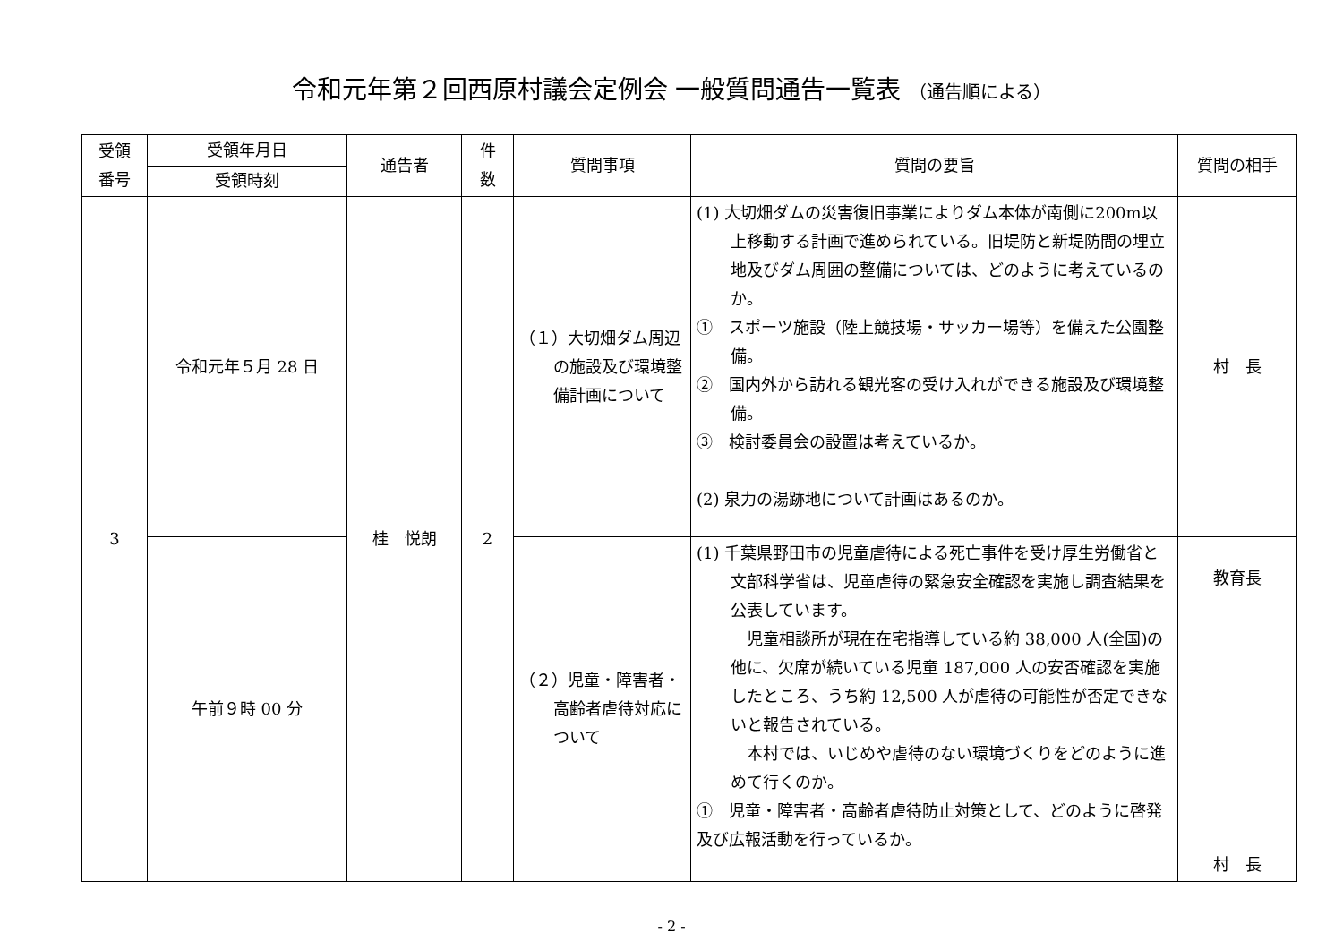令和元年第２回西原村議会定例会 一般質問通告一覧表 （通告順による）
| 受領 番号 | 受領年月日 | 通告者 | 件 数 | 質問事項 | 質問の要旨 | 質問の相手 |
| --- | --- | --- | --- | --- | --- | --- |
| | 受領時刻 | | | | | |
| 3 | 令和元年５月 28 日 | 桂 悦朗 | 2 | （１）大切畑ダム周辺の施設及び環境整備計画について | (1) 大切畑ダムの災害復旧事業によりダム本体が南側に200m以上移動する計画で進められている。旧堤防と新堤防間の埋立地及びダム周囲の整備については、どのように考えているのか。 ① スポーツ施設（陸上競技場・サッカー場等）を備えた公園整備。 ② 国内外から訪れる観光客の受け入れができる施設及び環境整備。 ③ 検討委員会の設置は考えているか。 (2) 泉力の湯跡地について計画はあるのか。 | 村 長 |
| | 午前９時 00 分 | | | （２）児童・障害者・高齢者虐待対応について | (1) 千葉県野田市の児童虐待による死亡事件を受け厚生労働省と文部科学省は、児童虐待の緊急安全確認を実施し調査結果を公表しています。 児童相談所が現在在宅指導している約 38,000 人(全国)の他に、欠席が続いている児童 187,000 人の安否確認を実施したところ、うち約 12,500 人が虐待の可能性が否定できないと報告されている。 本村では、いじめや虐待のない環境づくりをどのように進めて行くのか。 ① 児童・障害者・高齢者虐待防止対策として、どのように啓発及び広報活動を行っているか。 | 教育長 村 長 |
- 2 -